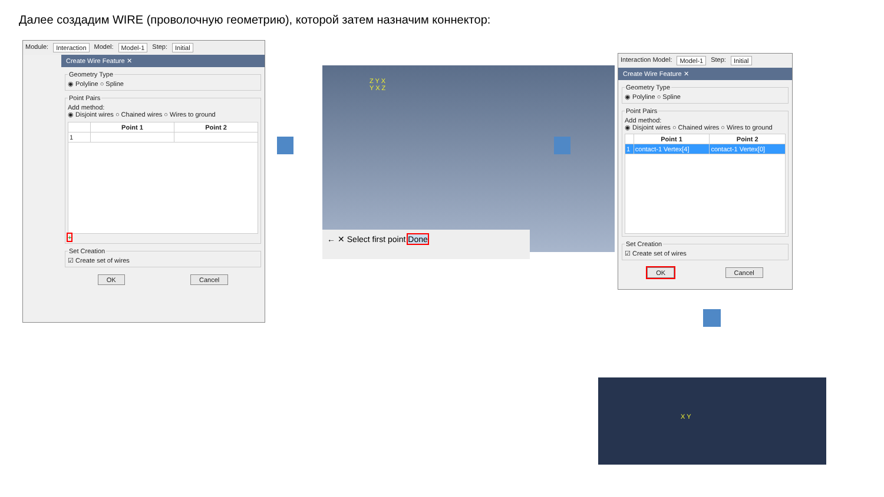Далее создадим WIRE (проволочную геометрию), которой затем назначим коннектор:
Module: Interaction Model: Model-1 Step: Initial
Create Wire Feature ✕
Geometry Type◉ Polyline ○ Spline Point PairsAdd method:
◉ Disjoint wires ○ Chained wires ○ Wires to ground
| | Point 1 | Point 2 |
| --- | --- | --- |
| 1 | | |
+ Set Creation☑ Create set of wires
OK Cancel
Z Y X
Y X Z
← ✕ Select first point Done
Interaction Model: Model-1 Step: Initial
Create Wire Feature ✕
Geometry Type◉ Polyline ○ Spline Point PairsAdd method:
◉ Disjoint wires ○ Chained wires ○ Wires to ground
| | Point 1 | Point 2 |
| --- | --- | --- |
| 1 | contact-1 Vertex[4] | contact-1 Vertex[0] |
Set Creation☑ Create set of wires
OK Cancel
X Y